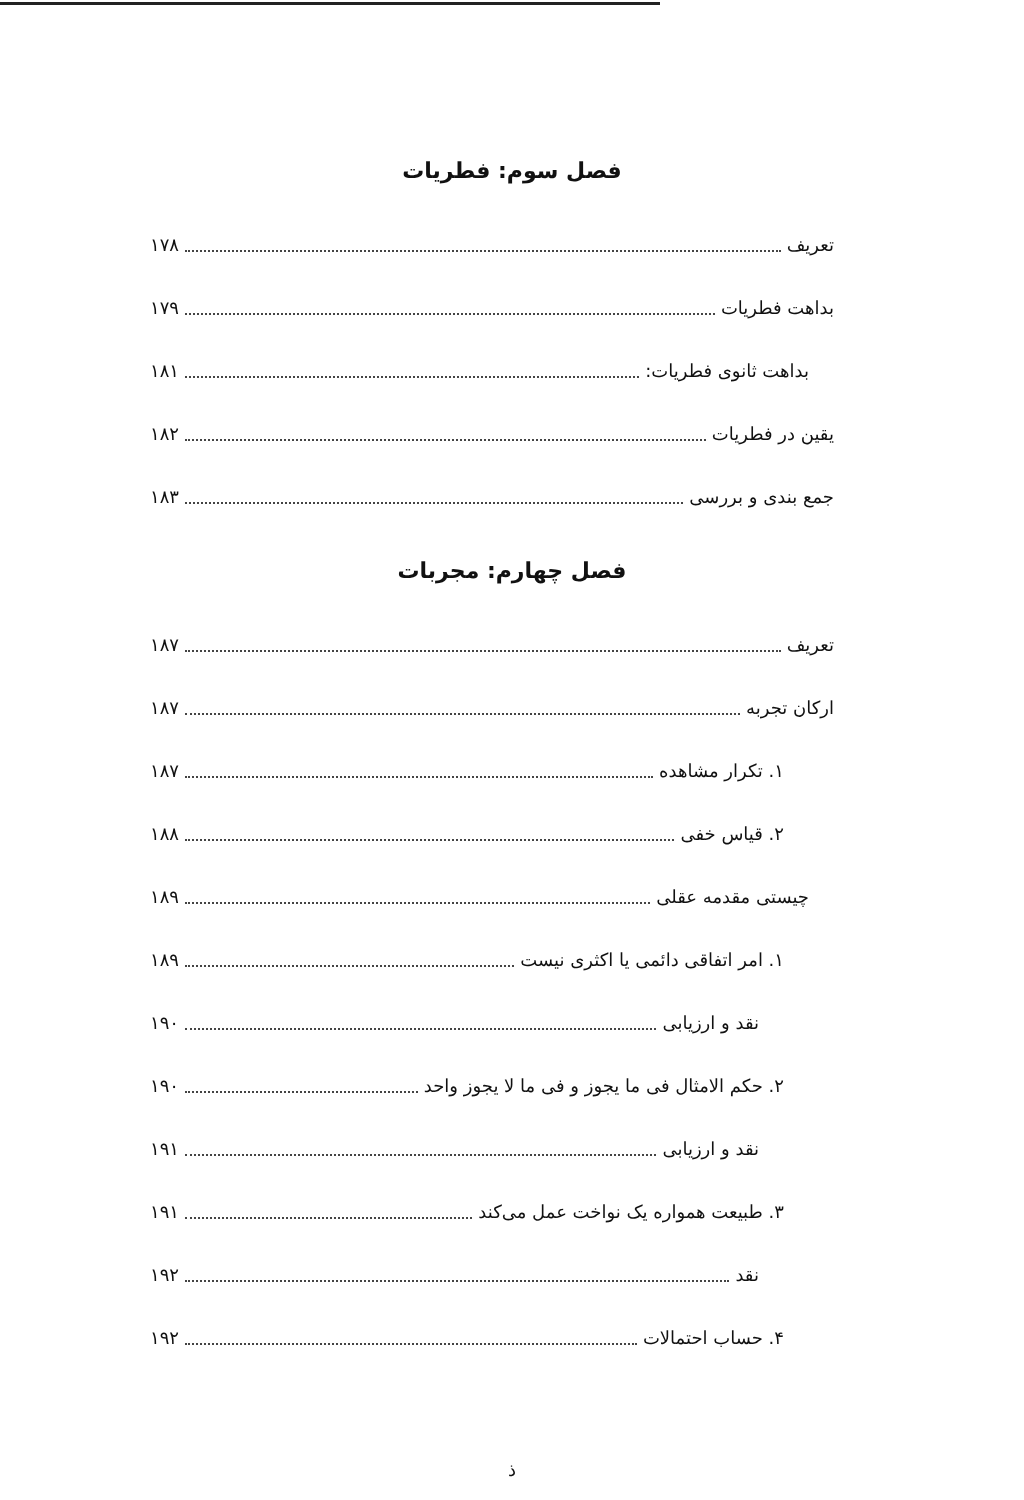فصل سوم: فطریات
تعریف ۱۷۸
بداهت فطریات ۱۷۹
بداهت ثانوی فطریات: ۱۸۱
یقین در فطریات ۱۸۲
جمع بندی و بررسی ۱۸۳
فصل چهارم: مجربات
تعریف ۱۸۷
ارکان تجربه ۱۸۷
۱. تکرار مشاهده ۱۸۷
۲. قیاس خفی ۱۸۸
چیستی مقدمه عقلی ۱۸۹
۱. امر اتفاقی دائمی یا اکثری نیست ۱۸۹
نقد و ارزیابی ۱۹۰
۲. حکم الامثال فی ما یجوز و فی ما لا یجوز واحد ۱۹۰
نقد و ارزیابی ۱۹۱
۳. طبیعت همواره یک نواخت عمل می‌کند ۱۹۱
نقد ۱۹۲
۴. حساب احتمالات ۱۹۲
ذ